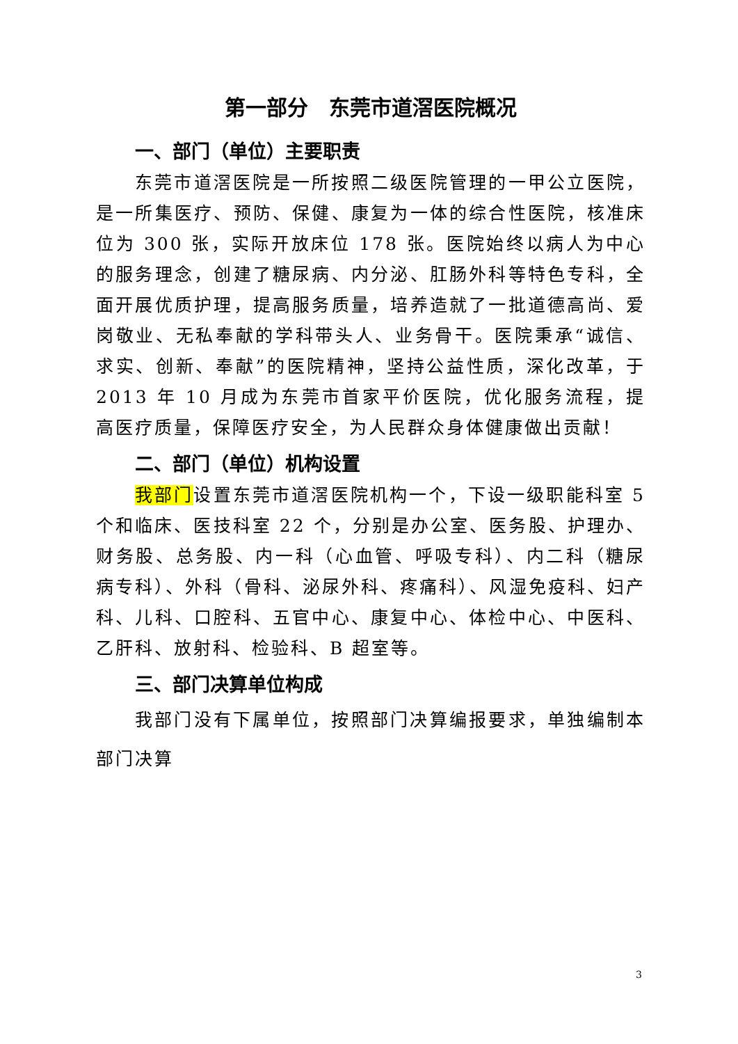第一部分　东莞市道滘医院概况
一、部门（单位）主要职责
东莞市道滘医院是一所按照二级医院管理的一甲公立医院，是一所集医疗、预防、保健、康复为一体的综合性医院，核准床位为 300 张，实际开放床位 178 张。医院始终以病人为中心的服务理念，创建了糖尿病、内分泌、肛肠外科等特色专科，全面开展优质护理，提高服务质量，培养造就了一批道德高尚、爱岗敬业、无私奉献的学科带头人、业务骨干。医院秉承“诚信、求实、创新、奉献”的医院精神，坚持公益性质，深化改革，于 2013 年 10 月成为东莞市首家平价医院，优化服务流程，提高医疗质量，保障医疗安全，为人民群众身体健康做出贡献！
二、部门（单位）机构设置
我部门设置东莞市道滘医院机构一个，下设一级职能科室 5 个和临床、医技科室 22 个，分别是办公室、医务股、护理办、财务股、总务股、内一科（心血管、呼吸专科）、内二科（糖尿病专科）、外科（骨科、泌尿外科、疼痛科）、风湿免疫科、妇产科、儿科、口腔科、五官中心、康复中心、体检中心、中医科、乙肝科、放射科、检验科、B 超室等。
三、部门决算单位构成
我部门没有下属单位，按照部门决算编报要求，单独编制本部门决算
3